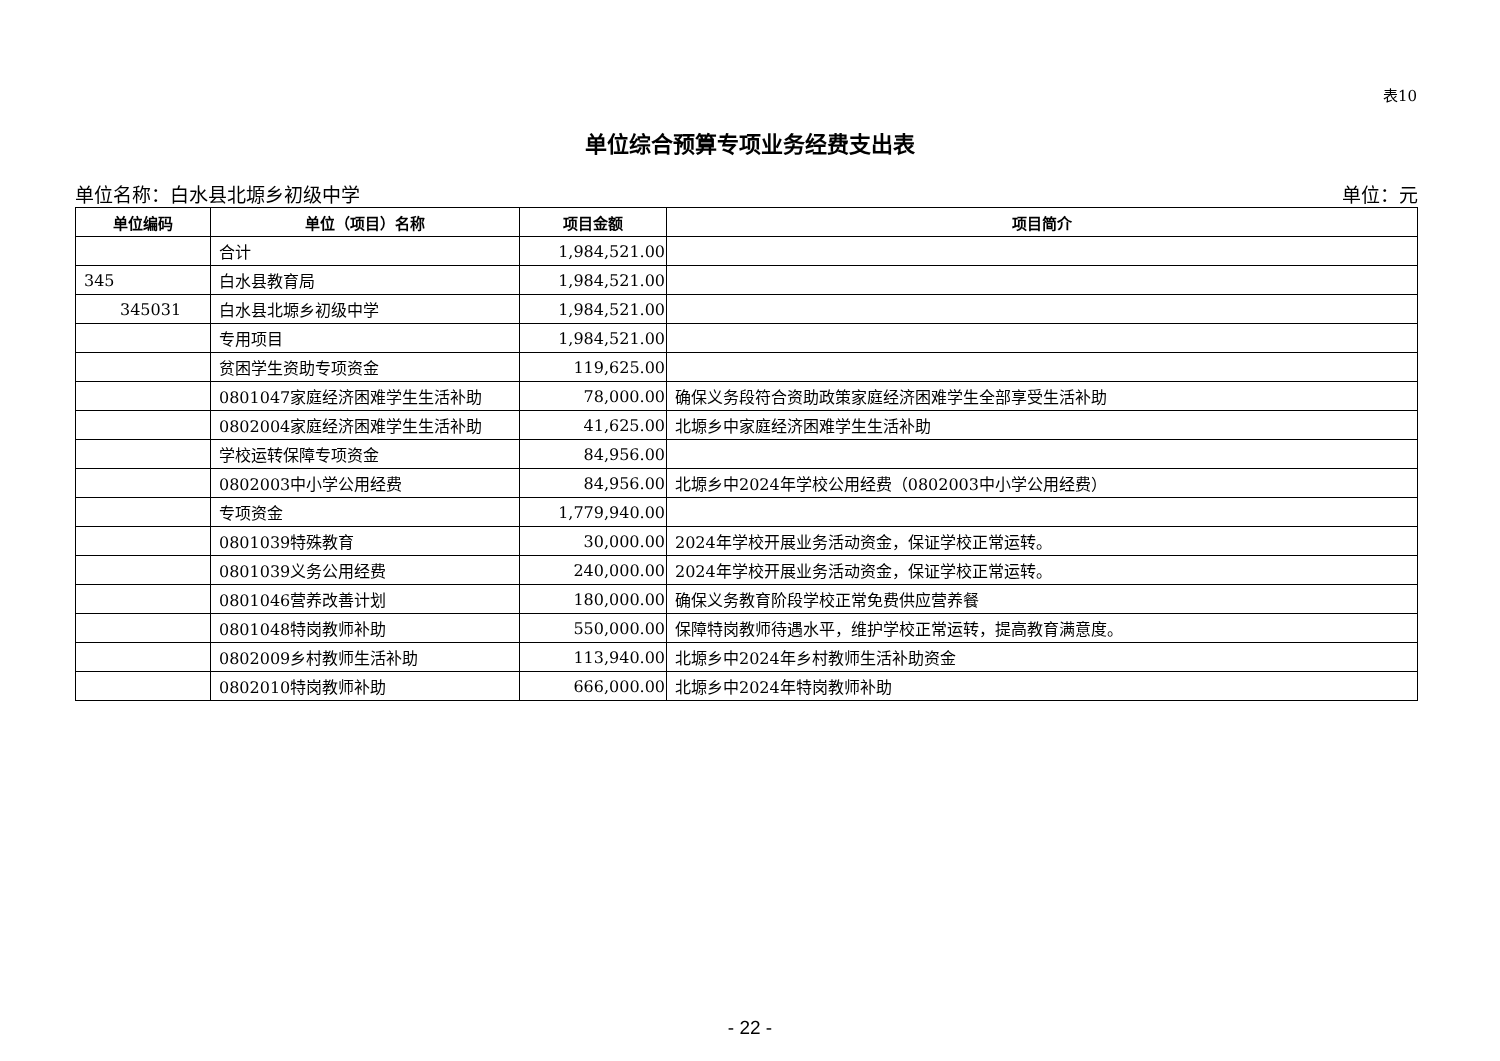表10
单位综合预算专项业务经费支出表
单位名称：白水县北塬乡初级中学 单位：元
| 单位编码 | 单位（项目）名称 | 项目金额 | 项目简介 |
| --- | --- | --- | --- |
| | 合计 | 1,984,521.00 | |
| 345 | 白水县教育局 | 1,984,521.00 | |
| 345031 | 白水县北塬乡初级中学 | 1,984,521.00 | |
| | 专用项目 | 1,984,521.00 | |
| | 贫困学生资助专项资金 | 119,625.00 | |
| | 0801047家庭经济困难学生生活补助 | 78,000.00 | 确保义务段符合资助政策家庭经济困难学生全部享受生活补助 |
| | 0802004家庭经济困难学生生活补助 | 41,625.00 | 北塬乡中家庭经济困难学生生活补助 |
| | 学校运转保障专项资金 | 84,956.00 | |
| | 0802003中小学公用经费 | 84,956.00 | 北塬乡中2024年学校公用经费（0802003中小学公用经费） |
| | 专项资金 | 1,779,940.00 | |
| | 0801039特殊教育 | 30,000.00 | 2024年学校开展业务活动资金，保证学校正常运转。 |
| | 0801039义务公用经费 | 240,000.00 | 2024年学校开展业务活动资金，保证学校正常运转。 |
| | 0801046营养改善计划 | 180,000.00 | 确保义务教育阶段学校正常免费供应营养餐 |
| | 0801048特岗教师补助 | 550,000.00 | 保障特岗教师待遇水平，维护学校正常运转，提高教育满意度。 |
| | 0802009乡村教师生活补助 | 113,940.00 | 北塬乡中2024年乡村教师生活补助资金 |
| | 0802010特岗教师补助 | 666,000.00 | 北塬乡中2024年特岗教师补助 |
- 22 -